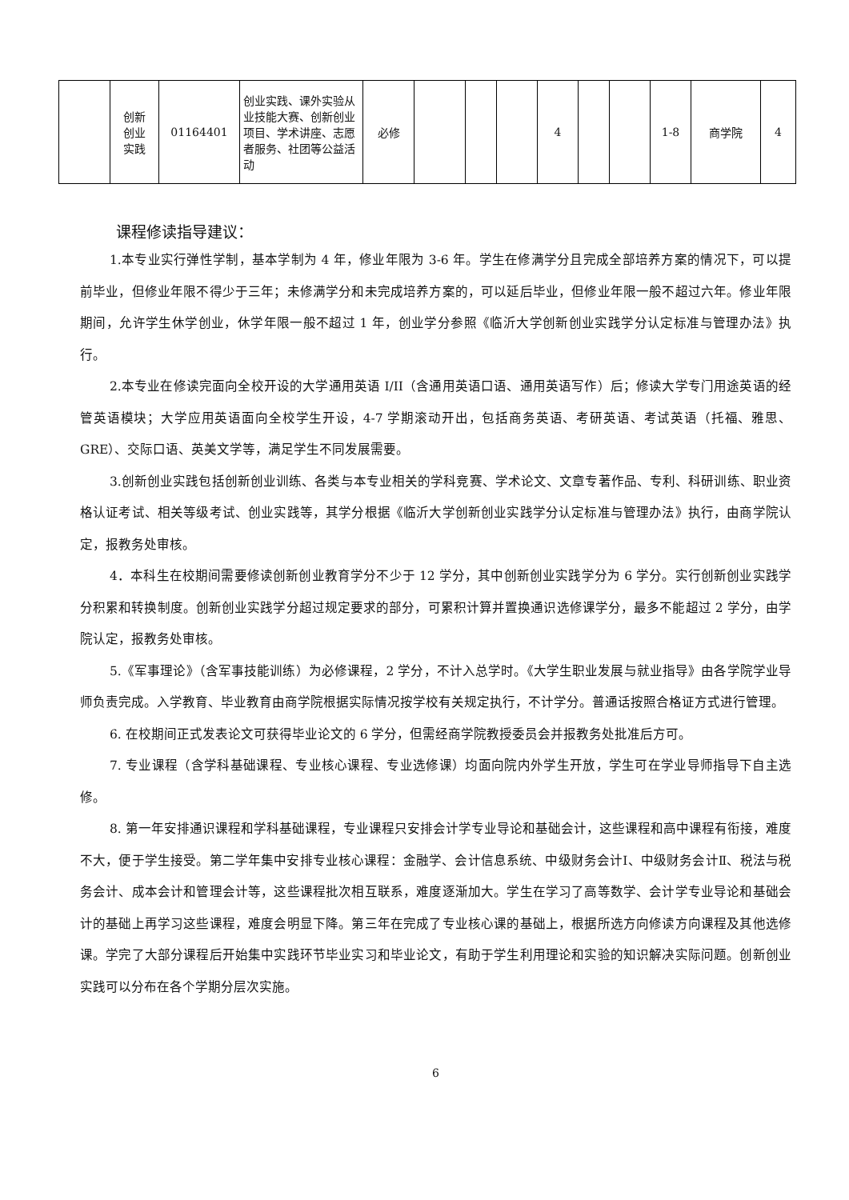| | 创新 创业 实践 | 01164401 | 创业实践、课外实验从业技能大赛、创新创业项目、学术讲座、志愿者服务、社团等公益活动 | 必修 | | | | 4 | | | 1-8 | 商学院 | 4 |
课程修读指导建议：
1.本专业实行弹性学制，基本学制为 4 年，修业年限为 3-6 年。学生在修满学分且完成全部培养方案的情况下，可以提前毕业，但修业年限不得少于三年；未修满学分和未完成培养方案的，可以延后毕业，但修业年限一般不超过六年。修业年限期间，允许学生休学创业，休学年限一般不超过 1 年，创业学分参照《临沂大学创新创业实践学分认定标准与管理办法》执行。
2.本专业在修读完面向全校开设的大学通用英语 I/II（含通用英语口语、通用英语写作）后；修读大学专门用途英语的经管英语模块；大学应用英语面向全校学生开设，4-7 学期滚动开出，包括商务英语、考研英语、考试英语（托福、雅思、GRE）、交际口语、英美文学等，满足学生不同发展需要。
3.创新创业实践包括创新创业训练、各类与本专业相关的学科竞赛、学术论文、文章专著作品、专利、科研训练、职业资格认证考试、相关等级考试、创业实践等，其学分根据《临沂大学创新创业实践学分认定标准与管理办法》执行，由商学院认定，报教务处审核。
4．本科生在校期间需要修读创新创业教育学分不少于 12 学分，其中创新创业实践学分为 6 学分。实行创新创业实践学分积累和转换制度。创新创业实践学分超过规定要求的部分，可累积计算并置换通识选修课学分，最多不能超过 2 学分，由学院认定，报教务处审核。
5.《军事理论》（含军事技能训练）为必修课程，2 学分，不计入总学时。《大学生职业发展与就业指导》由各学院学业导师负责完成。入学教育、毕业教育由商学院根据实际情况按学校有关规定执行，不计学分。普通话按照合格证方式进行管理。
6. 在校期间正式发表论文可获得毕业论文的 6 学分，但需经商学院教授委员会并报教务处批准后方可。
7. 专业课程（含学科基础课程、专业核心课程、专业选修课）均面向院内外学生开放，学生可在学业导师指导下自主选修。
8. 第一年安排通识课程和学科基础课程，专业课程只安排会计学专业导论和基础会计，这些课程和高中课程有衔接，难度不大，便于学生接受。第二学年集中安排专业核心课程：金融学、会计信息系统、中级财务会计Ⅰ、中级财务会计Ⅱ、税法与税务会计、成本会计和管理会计等，这些课程批次相互联系，难度逐渐加大。学生在学习了高等数学、会计学专业导论和基础会计的基础上再学习这些课程，难度会明显下降。第三年在完成了专业核心课的基础上，根据所选方向修读方向课程及其他选修课。学完了大部分课程后开始集中实践环节毕业实习和毕业论文，有助于学生利用理论和实验的知识解决实际问题。创新创业实践可以分布在各个学期分层次实施。
6